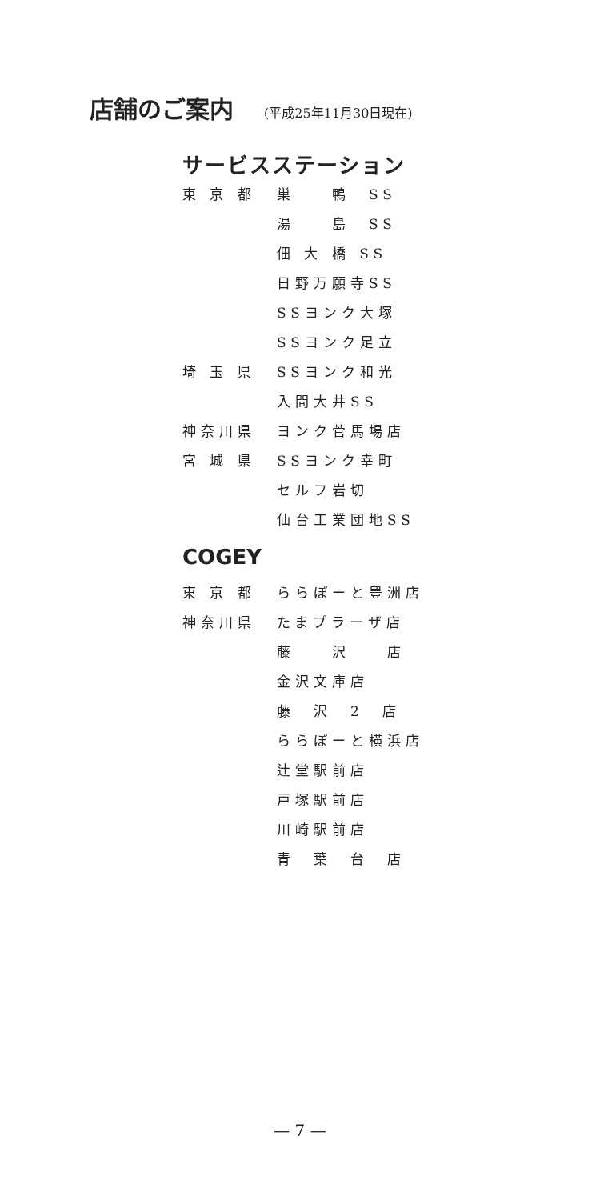店舗のご案内 (平成25年11月30日現在)
サービスステーション
| 東 京 都 | 巣 鴨 SS |
| | 湯 島 SS |
| | 佃 大 橋 SS |
| | 日野万願寺SS |
| | SSヨンク大塚 |
| | SSヨンク足立 |
| 埼 玉 県 | SSヨンク和光 |
| | 入間大井SS |
| 神奈川県 | ヨンク菅馬場店 |
| 宮 城 県 | SSヨンク幸町 |
| | セルフ岩切 |
| | 仙台工業団地SS |
COGEY
| 東 京 都 | ららぽーと豊洲店 |
| 神奈川県 | たまプラーザ店 |
| | 藤 沢 店 |
| | 金沢文庫店 |
| | 藤 沢 2 店 |
| | ららぽーと横浜店 |
| | 辻堂駅前店 |
| | 戸塚駅前店 |
| | 川崎駅前店 |
| | 青 葉 台 店 |
— 7 —